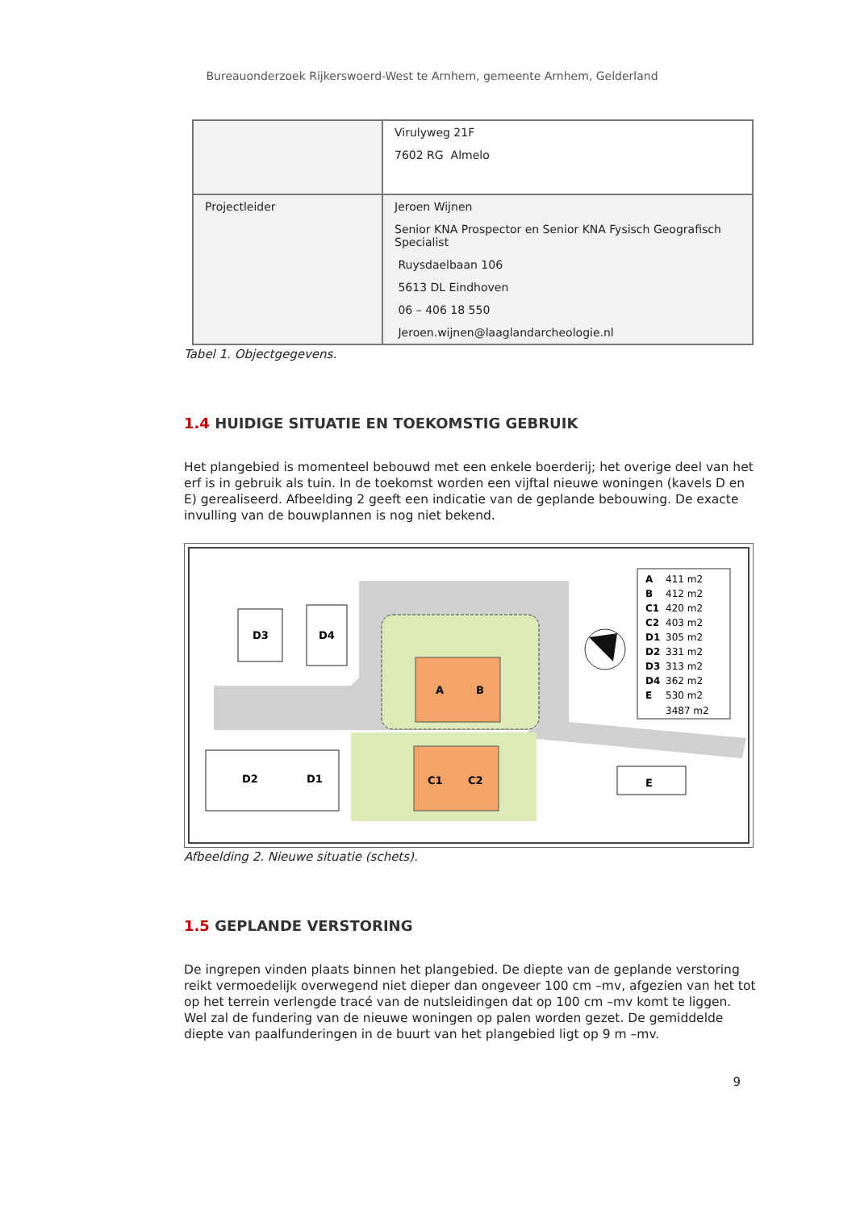Bureauonderzoek Rijkerswoerd-West te Arnhem, gemeente Arnhem, Gelderland
| | Virulyweg 21F 7602 RG Almelo |
| Projectleider | Jeroen Wijnen Senior KNA Prospector en Senior KNA Fysisch Geografisch Specialist Ruysdaelbaan 106 5613 DL Eindhoven 06 – 406 18 550 Jeroen.wijnen@laaglandarcheologie.nl |
Tabel 1. Objectgegevens.
1.4 HUIDIGE SITUATIE EN TOEKOMSTIG GEBRUIK
Het plangebied is momenteel bebouwd met een enkele boerderij; het overige deel van het erf is in gebruik als tuin. In de toekomst worden een vijftal nieuwe woningen (kavels D en E) gerealiseerd. Afbeelding 2 geeft een indicatie van de geplande bebouwing. De exacte invulling van de bouwplannen is nog niet bekend.
D3
D4
D2
D1
E
A
B
C1
C2
A
411 m2
B
412 m2
C1
420 m2
C2
403 m2
D1
305 m2
D2
331 m2
D3
313 m2
D4
362 m2
E
530 m2
3487 m2
Afbeelding 2. Nieuwe situatie (schets).
1.5 GEPLANDE VERSTORING
De ingrepen vinden plaats binnen het plangebied. De diepte van de geplande verstoring reikt vermoedelijk overwegend niet dieper dan ongeveer 100 cm –mv, afgezien van het tot op het terrein verlengde tracé van de nutsleidingen dat op 100 cm –mv komt te liggen. Wel zal de fundering van de nieuwe woningen op palen worden gezet. De gemiddelde diepte van paalfunderingen in de buurt van het plangebied ligt op 9 m –mv.
9